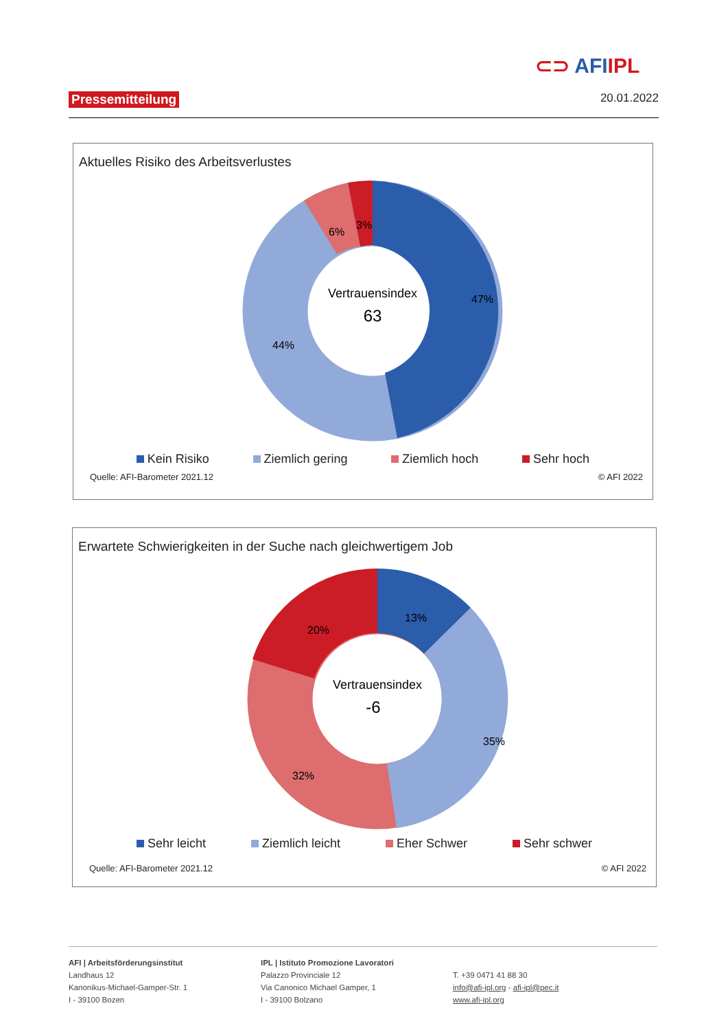⊂⊃ AFIIPL
Pressemitteilung 20.01.2022
Aktuelles Risiko des Arbeitsverlustes
Vertrauensindex
63
47%
44%
6%
3%
Kein Risiko Ziemlich gering Ziemlich hoch Sehr hoch
Quelle: AFI-Barometer 2021.12 © AFI 2022
Erwartete Schwierigkeiten in der Suche nach gleichwertigem Job
Vertrauensindex
-6
13%
35%
32%
20%
Sehr leicht Ziemlich leicht Eher Schwer Sehr schwer
Quelle: AFI-Barometer 2021.12 © AFI 2022
AFI | Arbeitsförderungsinstitut
Landhaus 12
Kanonikus-Michael-Gamper-Str. 1
I - 39100 Bozen
IPL | Istituto Promozione Lavoratori
Palazzo Provinciale 12
Via Canonico Michael Gamper, 1
I - 39100 Bolzano
T. +39 0471 41 88 30
info@afi-ipl.org - afi-ipl@pec.it
www.afi-ipl.org